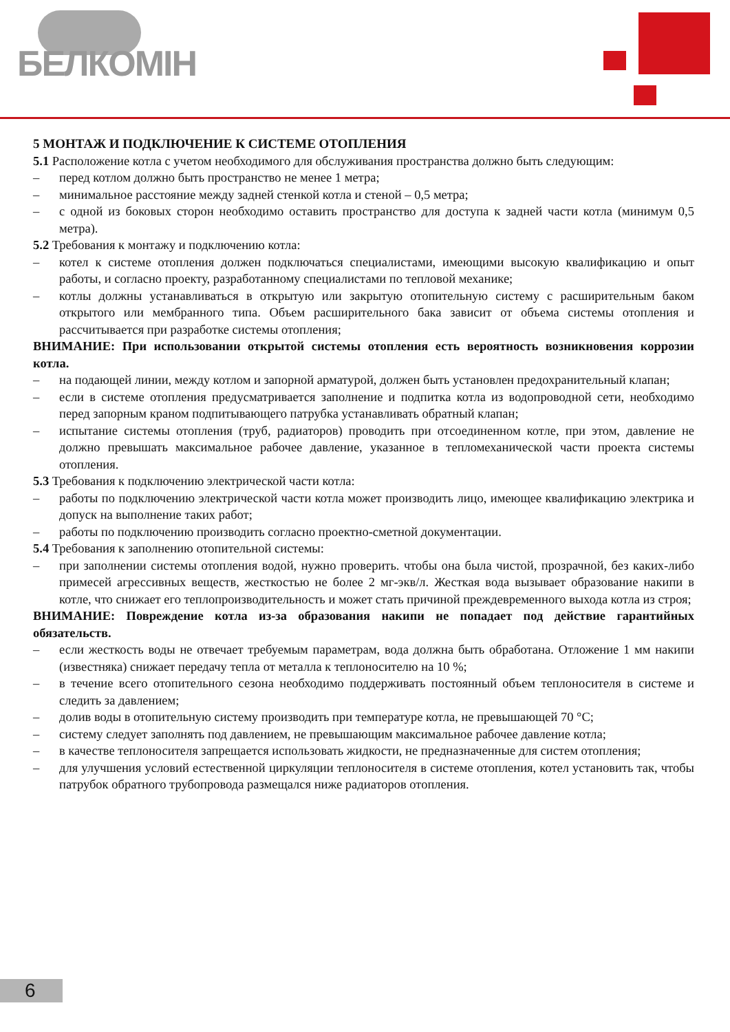БЕЛКОМІН
5 МОНТАЖ И ПОДКЛЮЧЕНИЕ К СИСТЕМЕ ОТОПЛЕНИЯ
5.1 Расположение котла с учетом необходимого для обслуживания пространства должно быть следующим:
– перед котлом должно быть пространство не менее 1 метра;
– минимальное расстояние между задней стенкой котла и стеной – 0,5 метра;
– с одной из боковых сторон необходимо оставить пространство для доступа к задней части котла (минимум 0,5 метра).
5.2 Требования к монтажу и подключению котла:
– котел к системе отопления должен подключаться специалистами, имеющими высокую квалификацию и опыт работы, и согласно проекту, разработанному специалистами по тепловой механике;
– котлы должны устанавливаться в открытую или закрытую отопительную систему с расширительным баком открытого или мембранного типа. Объем расширительного бака зависит от объема системы отопления и рассчитывается при разработке системы отопления;
ВНИМАНИЕ: При использовании открытой системы отопления есть вероятность возникновения коррозии котла.
– на подающей линии, между котлом и запорной арматурой, должен быть установлен предохранительный клапан;
– если в системе отопления предусматривается заполнение и подпитка котла из водопроводной сети, необходимо перед запорным краном подпитывающего патрубка устанавливать обратный клапан;
– испытание системы отопления (труб, радиаторов) проводить при отсоединенном котле, при этом, давление не должно превышать максимальное рабочее давление, указанное в тепломеханической части проекта системы отопления.
5.3 Требования к подключению электрической части котла:
– работы по подключению электрической части котла может производить лицо, имеющее квалификацию электрика и допуск на выполнение таких работ;
– работы по подключению производить согласно проектно-сметной документации.
5.4 Требования к заполнению отопительной системы:
– при заполнении системы отопления водой, нужно проверить. чтобы она была чистой, прозрачной, без каких-либо примесей агрессивных веществ, жесткостью не более 2 мг-экв/л. Жесткая вода вызывает образование накипи в котле, что снижает его теплопроизводительность и может стать причиной преждевременного выхода котла из строя;
ВНИМАНИЕ: Повреждение котла из-за образования накипи не попадает под действие гарантийных обязательств.
– если жесткость воды не отвечает требуемым параметрам, вода должна быть обработана. Отложение 1 мм накипи (известняка) снижает передачу тепла от металла к теплоносителю на 10 %;
– в течение всего отопительного сезона необходимо поддерживать постоянный объем теплоносителя в системе и следить за давлением;
– долив воды в отопительную систему производить при температуре котла, не превышающей 70 °С;
– систему следует заполнять под давлением, не превышающим максимальное рабочее давление котла;
– в качестве теплоносителя запрещается использовать жидкости, не предназначенные для систем отопления;
– для улучшения условий естественной циркуляции теплоносителя в системе отопления, котел установить так, чтобы патрубок обратного трубопровода размещался ниже радиаторов отопления.
6